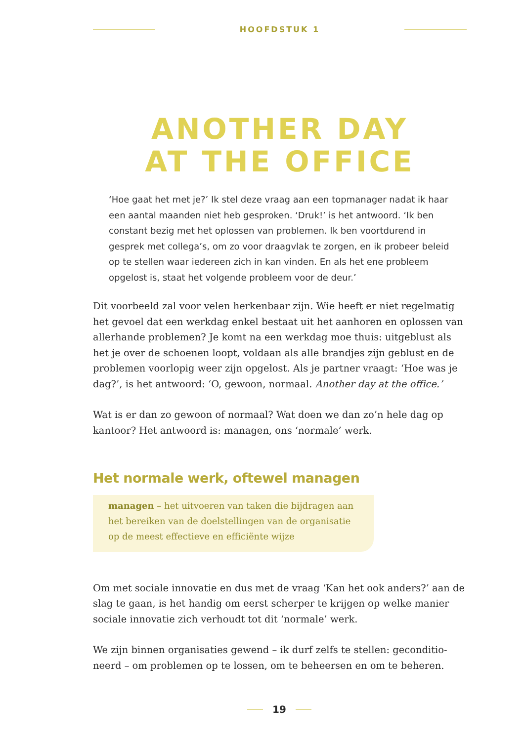HOOFDSTUK 1
ANOTHER DAY
AT THE OFFICE
‘Hoe gaat het met je?’ Ik stel deze vraag aan een topmanager nadat ik haar een aantal maanden niet heb gesproken. ‘Druk!’ is het antwoord. ‘Ik ben constant bezig met het oplossen van problemen. Ik ben voortdurend in gesprek met collega’s, om zo voor draagvlak te zorgen, en ik probeer beleid op te stellen waar iedereen zich in kan vinden. En als het ene probleem opgelost is, staat het volgende probleem voor de deur.’
Dit voorbeeld zal voor velen herkenbaar zijn. Wie heeft er niet regelmatig het gevoel dat een werkdag enkel bestaat uit het aanhoren en oplossen van allerhande problemen? Je komt na een werkdag moe thuis: uitgeblust als het je over de schoenen loopt, voldaan als alle brandjes zijn geblust en de problemen voorlopig weer zijn opgelost. Als je partner vraagt: ‘Hoe was je dag?’, is het antwoord: ‘O, gewoon, normaal. Another day at the office.’
Wat is er dan zo gewoon of normaal? Wat doen we dan zo’n hele dag op kantoor? Het antwoord is: managen, ons ‘normale’ werk.
Het normale werk, oftewel managen
managen – het uitvoeren van taken die bijdragen aan het bereiken van de doelstellingen van de organisatie op de meest effectieve en efficiënte wijze
Om met sociale innovatie en dus met de vraag ‘Kan het ook anders?’ aan de slag te gaan, is het handig om eerst scherper te krijgen op welke manier sociale innovatie zich verhoudt tot dit ‘normale’ werk.
We zijn binnen organisaties gewend – ik durf zelfs te stellen: geconditio­neerd – om problemen op te lossen, om te beheersen en om te beheren.
19